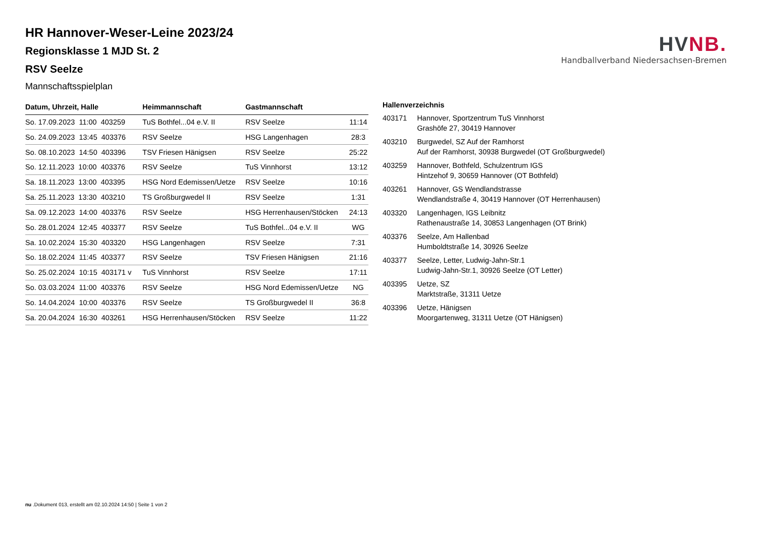HV NB.
Handballverband Niedersachsen-Bremen
HR Hannover-Weser-Leine 2023/24
Regionsklasse 1 MJD St. 2
RSV Seelze
Mannschaftsspielplan
| Datum, Uhrzeit, Halle | Heimmannschaft | Gastmannschaft | |
| --- | --- | --- | --- |
| So. 17.09.2023 11:00 403259 | TuS Bothfel...04 e.V. II | RSV Seelze | 11:14 |
| So. 24.09.2023 13:45 403376 | RSV Seelze | HSG Langenhagen | 28:3 |
| So. 08.10.2023 14:50 403396 | TSV Friesen Hänigsen | RSV Seelze | 25:22 |
| So. 12.11.2023 10:00 403376 | RSV Seelze | TuS Vinnhorst | 13:12 |
| Sa. 18.11.2023 13:00 403395 | HSG Nord Edemissen/Uetze | RSV Seelze | 10:16 |
| Sa. 25.11.2023 13:30 403210 | TS Großburgwedel II | RSV Seelze | 1:31 |
| Sa. 09.12.2023 14:00 403376 | RSV Seelze | HSG Herrenhausen/Stöcken | 24:13 |
| So. 28.01.2024 12:45 403377 | RSV Seelze | TuS Bothfel...04 e.V. II | WG |
| Sa. 10.02.2024 15:30 403320 | HSG Langenhagen | RSV Seelze | 7:31 |
| So. 18.02.2024 11:45 403377 | RSV Seelze | TSV Friesen Hänigsen | 21:16 |
| So. 25.02.2024 10:15 403171 v | TuS Vinnhorst | RSV Seelze | 17:11 |
| So. 03.03.2024 11:00 403376 | RSV Seelze | HSG Nord Edemissen/Uetze | NG |
| So. 14.04.2024 10:00 403376 | RSV Seelze | TS Großburgwedel II | 36:8 |
| Sa. 20.04.2024 16:30 403261 | HSG Herrenhausen/Stöcken | RSV Seelze | 11:22 |
| Hallenverzeichnis | |
| --- | --- |
| 403171 | Hannover, Sportzentrum TuS Vinnhorst Grashöfe 27, 30419 Hannover |
| 403210 | Burgwedel, SZ Auf der Ramhorst Auf der Ramhorst, 30938 Burgwedel (OT Großburgwedel) |
| 403259 | Hannover, Bothfeld, Schulzentrum IGS Hintzehof 9, 30659 Hannover (OT Bothfeld) |
| 403261 | Hannover, GS Wendlandstrasse Wendlandstraße 4, 30419 Hannover (OT Herrenhausen) |
| 403320 | Langenhagen, IGS Leibnitz Rathenaustraße 14, 30853 Langenhagen (OT Brink) |
| 403376 | Seelze, Am Hallenbad Humboldtstraße 14, 30926 Seelze |
| 403377 | Seelze, Letter, Ludwig-Jahn-Str.1 Ludwig-Jahn-Str.1, 30926 Seelze (OT Letter) |
| 403395 | Uetze, SZ Marktstraße, 31311 Uetze |
| 403396 | Uetze, Hänigsen Moorgartenweg, 31311 Uetze (OT Hänigsen) |
nu .Dokument 013, erstellt am 02.10.2024 14:50 | Seite 1 von 2